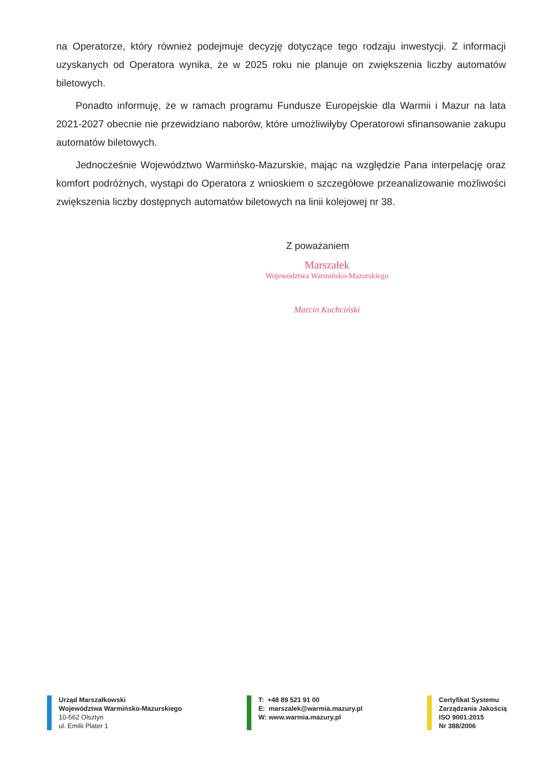na Operatorze, który również podejmuje decyzję dotyczące tego rodzaju inwestycji. Z informacji uzyskanych od Operatora wynika, że w 2025 roku nie planuje on zwiększenia liczby automatów biletowych.
Ponadto informuję, że w ramach programu Fundusze Europejskie dla Warmii i Mazur na lata 2021-2027 obecnie nie przewidziano naborów, które umożliwiłyby Operatorowi sfinansowanie zakupu automatów biletowych.
Jednocześnie Województwo Warmińsko-Mazurskie, mając na względzie Pana interpelację oraz komfort podróżnych, wystąpi do Operatora z wnioskiem o szczegółowe przeanalizowanie możliwości zwiększenia liczby dostępnych automatów biletowych na linii kolejowej nr 38.
Z poważaniem
Marszałek
Województwa Warmińsko-Mazurskiego
Marcin Kuchciński
Urząd Marszałkowski
Województwa Warmińsko-Mazurskiego
10-562 Olsztyn
ul. Emilii Plater 1
T: +48 89 521 91 00
E: marszalek@warmia.mazury.pl
W: www.warmia.mazury.pl
Certyfikat Systemu
Zarządzania Jakością
ISO 9001:2015
Nr 388/2006